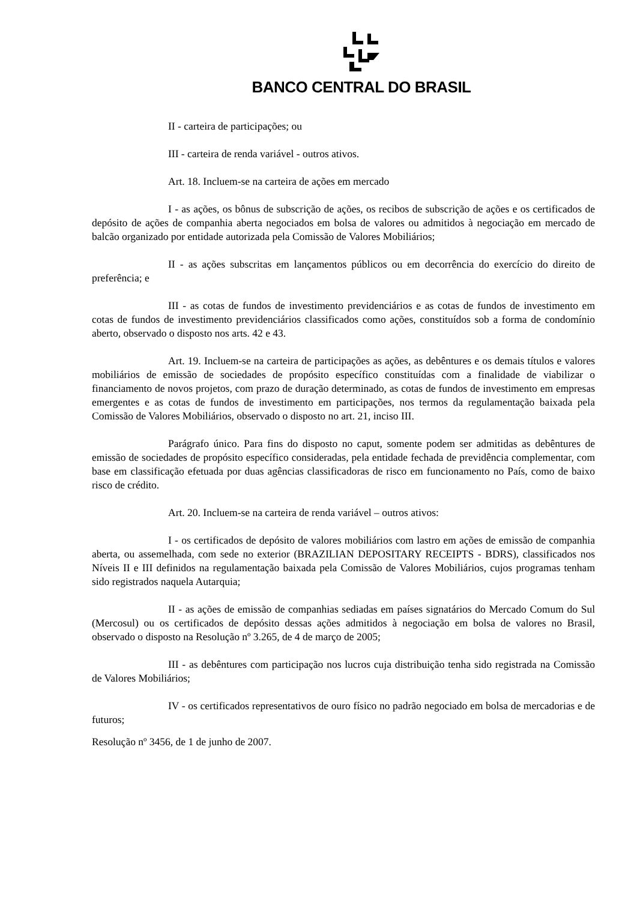BANCO CENTRAL DO BRASIL
II - carteira de participações; ou
III - carteira de renda variável - outros ativos.
Art. 18. Incluem-se na carteira de ações em mercado
I - as ações, os bônus de subscrição de ações, os recibos de subscrição de ações e os certificados de depósito de ações de companhia aberta negociados em bolsa de valores ou admitidos à negociação em mercado de balcão organizado por entidade autorizada pela Comissão de Valores Mobiliários;
II - as ações subscritas em lançamentos públicos ou em decorrência do exercício do direito de preferência; e
III - as cotas de fundos de investimento previdenciários e as cotas de fundos de investimento em cotas de fundos de investimento previdenciários classificados como ações, constituídos sob a forma de condomínio aberto, observado o disposto nos arts. 42 e 43.
Art. 19. Incluem-se na carteira de participações as ações, as debêntures e os demais títulos e valores mobiliários de emissão de sociedades de propósito específico constituídas com a finalidade de viabilizar o financiamento de novos projetos, com prazo de duração determinado, as cotas de fundos de investimento em empresas emergentes e as cotas de fundos de investimento em participações, nos termos da regulamentação baixada pela Comissão de Valores Mobiliários, observado o disposto no art. 21, inciso III.
Parágrafo único. Para fins do disposto no caput, somente podem ser admitidas as debêntures de emissão de sociedades de propósito específico consideradas, pela entidade fechada de previdência complementar, com base em classificação efetuada por duas agências classificadoras de risco em funcionamento no País, como de baixo risco de crédito.
Art. 20. Incluem-se na carteira de renda variável – outros ativos:
I - os certificados de depósito de valores mobiliários com lastro em ações de emissão de companhia aberta, ou assemelhada, com sede no exterior (BRAZILIAN DEPOSITARY RECEIPTS - BDRS), classificados nos Níveis II e III definidos na regulamentação baixada pela Comissão de Valores Mobiliários, cujos programas tenham sido registrados naquela Autarquia;
II - as ações de emissão de companhias sediadas em países signatários do Mercado Comum do Sul (Mercosul) ou os certificados de depósito dessas ações admitidos à negociação em bolsa de valores no Brasil, observado o disposto na Resolução nº 3.265, de 4 de março de 2005;
III - as debêntures com participação nos lucros cuja distribuição tenha sido registrada na Comissão de Valores Mobiliários;
IV - os certificados representativos de ouro físico no padrão negociado em bolsa de mercadorias e de futuros;
Resolução nº 3456, de 1 de junho de 2007.